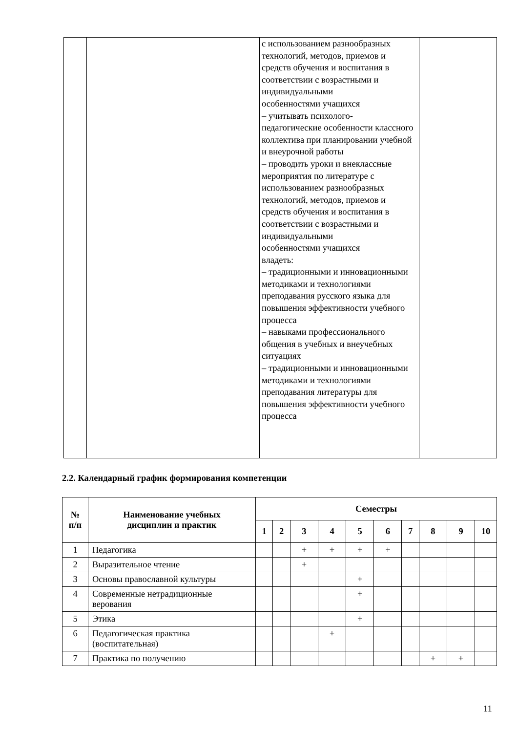| | | с использованием разнообразных технологий, методов, приемов и средств обучения и воспитания в соответствии с возрастными и индивидуальными особенностями учащихся – учитывать психолого- педагогические особенности классного коллектива при планировании учебной и внеурочной работы – проводить уроки и внеклассные мероприятия по литературе с использованием разнообразных технологий, методов, приемов и средств обучения и воспитания в соответствии с возрастными и индивидуальными особенностями учащихся владеть: – традиционными и инновационными методиками и технологиями преподавания русского языка для повышения эффективности учебного процесса – навыками профессионального общения в учебных и внеучебных ситуациях – традиционными и инновационными методиками и технологиями преподавания литературы для повышения эффективности учебного процесса | |
2.2. Календарный график формирования компетенции
| № п/п | Наименование учебных дисциплин и практик | Семестры | | | | | | | | | |
| --- | --- | --- | --- | --- | --- | --- | --- | --- | --- | --- | --- |
| | | 1 | 2 | 3 | 4 | 5 | 6 | 7 | 8 | 9 | 10 |
| 1 | Педагогика | | | + | + | + | + | | | | |
| 2 | Выразительное чтение | | | + | | | | | | | |
| 3 | Основы православной культуры | | | | | + | | | | | |
| 4 | Современные нетрадиционные верования | | | | | + | | | | | |
| 5 | Этика | | | | | + | | | | | |
| 6 | Педагогическая практика (воспитательная) | | | | + | | | | | | |
| 7 | Практика по получению | | | | | | | | + | + | |
11